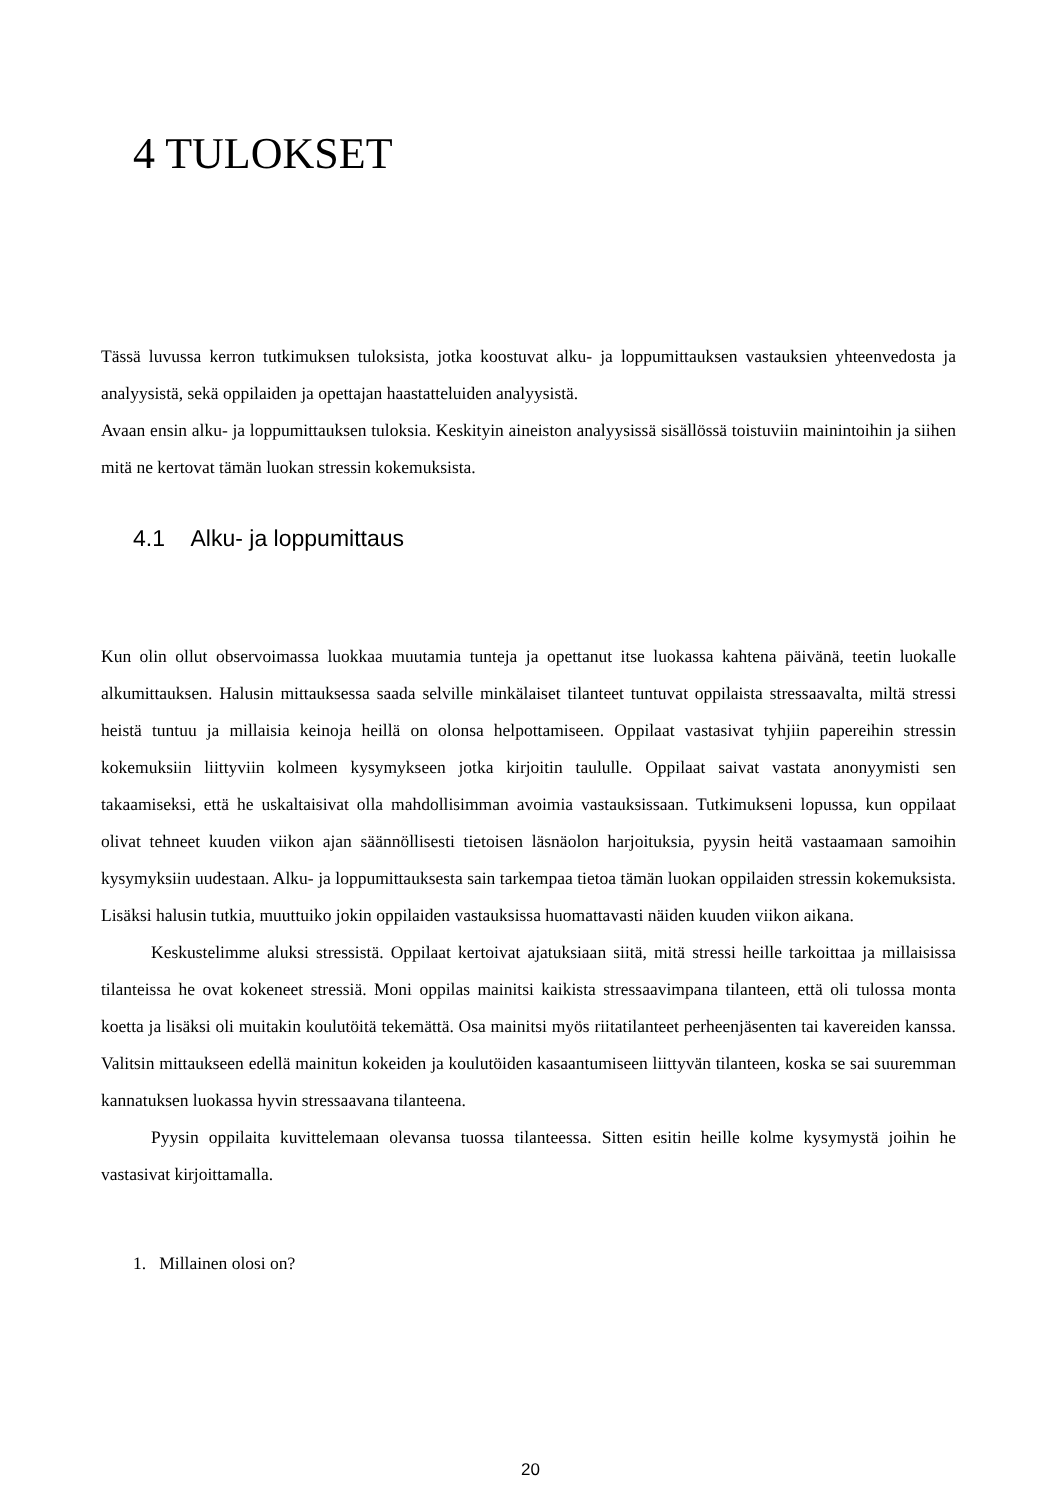4 TULOKSET
Tässä luvussa kerron tutkimuksen tuloksista, jotka koostuvat alku- ja loppumittauksen vastauksien yhteenvedosta ja analyysistä, sekä oppilaiden ja opettajan haastatteluiden analyysistä.
Avaan ensin alku- ja loppumittauksen tuloksia. Keskityin aineiston analyysissä sisällössä toistuviin mainintoihin ja siihen mitä ne kertovat tämän luokan stressin kokemuksista.
4.1 Alku- ja loppumittaus
Kun olin ollut observoimassa luokkaa muutamia tunteja ja opettanut itse luokassa kahtena päivänä, teetin luokalle alkumittauksen. Halusin mittauksessa saada selville minkälaiset tilanteet tuntuvat oppilaista stressaavalta, miltä stressi heistä tuntuu ja millaisia keinoja heillä on olonsa helpottamiseen. Oppilaat vastasivat tyhjiin papereihin stressin kokemuksiin liittyviin kolmeen kysymykseen jotka kirjoitin taululle. Oppilaat saivat vastata anonyymisti sen takaamiseksi, että he uskaltaisivat olla mahdollisimman avoimia vastauksissaan. Tutkimukseni lopussa, kun oppilaat olivat tehneet kuuden viikon ajan säännöllisesti tietoisen läsnäolon harjoituksia, pyysin heitä vastaamaan samoihin kysymyksiin uudestaan. Alku- ja loppumittauksesta sain tarkempaa tietoa tämän luokan oppilaiden stressin kokemuksista. Lisäksi halusin tutkia, muuttuiko jokin oppilaiden vastauksissa huomattavasti näiden kuuden viikon aikana.
Keskustelimme aluksi stressistä. Oppilaat kertoivat ajatuksiaan siitä, mitä stressi heille tarkoittaa ja millaisissa tilanteissa he ovat kokeneet stressiä. Moni oppilas mainitsi kaikista stressaavimpana tilanteen, että oli tulossa monta koetta ja lisäksi oli muitakin koulutöitä tekemättä. Osa mainitsi myös riitatilanteet perheenjäsenten tai kavereiden kanssa. Valitsin mittaukseen edellä mainitun kokeiden ja koulutöiden kasaantumiseen liittyvän tilanteen, koska se sai suuremman kannatuksen luokassa hyvin stressaavana tilanteena.
Pyysin oppilaita kuvittelemaan olevansa tuossa tilanteessa. Sitten esitin heille kolme kysymystä joihin he vastasivat kirjoittamalla.
1. Millainen olosi on?
20